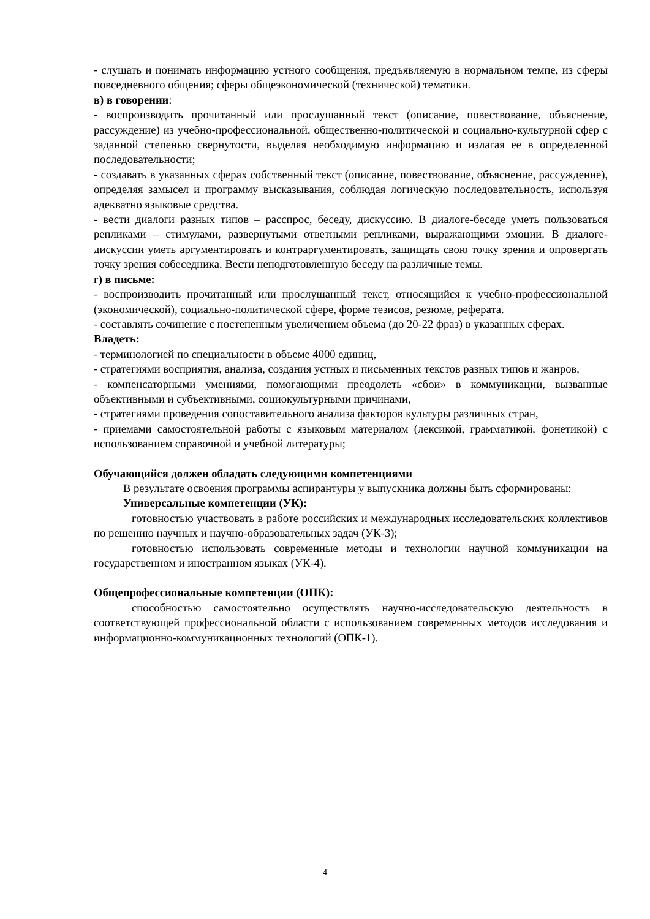- слушать и понимать информацию устного сообщения, предъявляемую в нормальном темпе, из сферы повседневного общения; сферы общеэкономической (технической) тематики.
в) в говорении:
- воспроизводить прочитанный или прослушанный текст (описание, повествование, объяснение, рассуждение) из учебно-профессиональной, общественно-политической и социально-культурной сфер с заданной степенью свернутости, выделяя необходимую информацию и излагая ее в определенной последовательности;
- создавать в указанных сферах собственный текст (описание, повествование, объяснение, рассуждение), определяя замысел и программу высказывания, соблюдая логическую последовательность, используя адекватно языковые средства.
- вести диалоги разных типов – расспрос, беседу, дискуссию. В диалоге-беседе уметь пользоваться репликами – стимулами, развернутыми ответными репликами, выражающими эмоции. В диалоге-дискуссии уметь аргументировать и контраргументировать, защищать свою точку зрения и опровергать точку зрения собеседника. Вести неподготовленную беседу на различные темы.
г) в письме:
- воспроизводить прочитанный или прослушанный текст, относящийся к учебно-профессиональной (экономической), социально-политической сфере, форме тезисов, резюме, реферата.
- составлять сочинение с постепенным увеличением объема (до 20-22 фраз) в указанных сферах.
Владеть:
- терминологией по специальности в объеме 4000 единиц,
- стратегиями восприятия, анализа, создания устных и письменных текстов разных типов и жанров,
- компенсаторными умениями, помогающими преодолеть «сбои» в коммуникации, вызванные объективными и субъективными, социокультурными причинами,
- стратегиями проведения сопоставительного анализа факторов культуры различных стран,
- приемами самостоятельной работы с языковым материалом (лексикой, грамматикой, фонетикой) с использованием справочной и учебной литературы;
Обучающийся должен обладать следующими компетенциями
В результате освоения программы аспирантуры у выпускника должны быть сформированы:
Универсальные компетенции (УК):
готовностью участвовать в работе российских и международных исследовательских коллективов по решению научных и научно-образовательных задач (УК-3);
готовностью использовать современные методы и технологии научной коммуникации на государственном и иностранном языках (УК-4).
Общепрофессиональные компетенции (ОПК):
способностью самостоятельно осуществлять научно-исследовательскую деятельность в соответствующей профессиональной области с использованием современных методов исследования и информационно-коммуникационных технологий (ОПК-1).
4